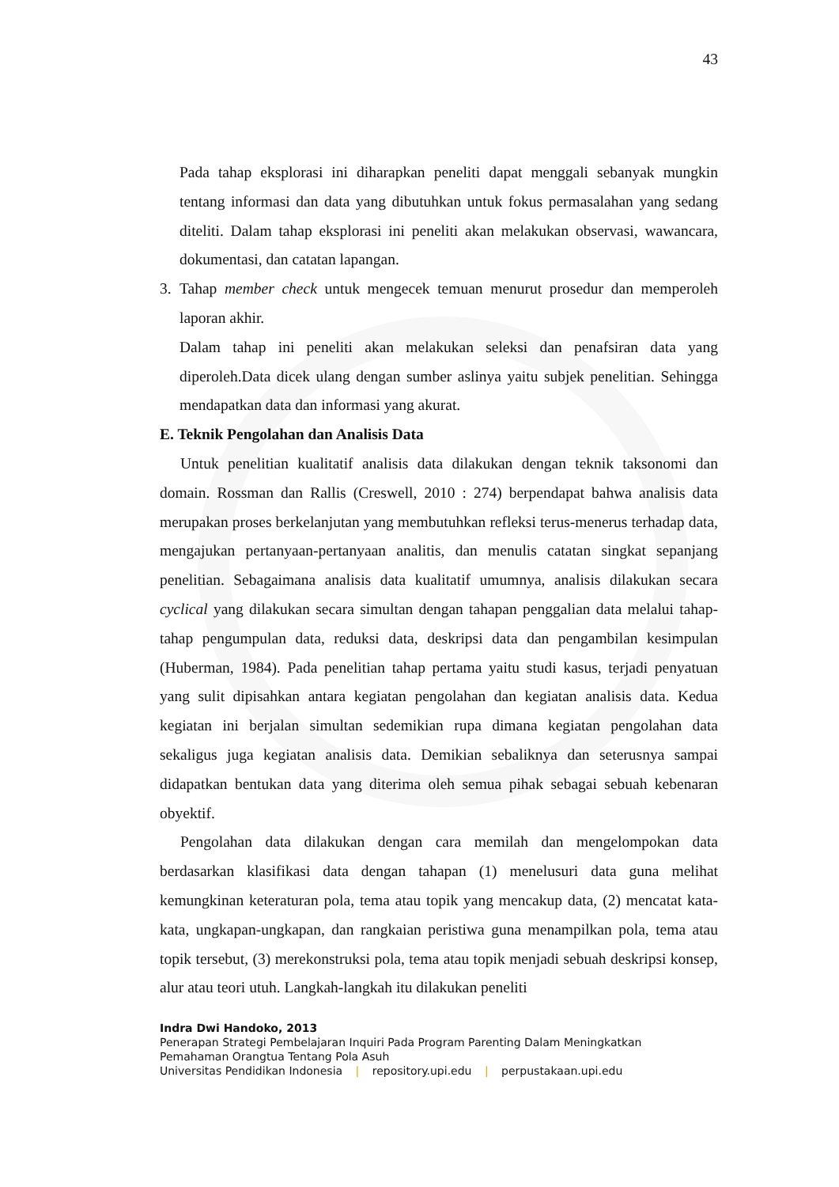43
Pada tahap eksplorasi ini diharapkan peneliti dapat menggali sebanyak mungkin tentang informasi dan data yang dibutuhkan untuk fokus permasalahan yang sedang diteliti. Dalam tahap eksplorasi ini peneliti akan melakukan observasi, wawancara, dokumentasi, dan catatan lapangan.
3. Tahap member check untuk mengecek temuan menurut prosedur dan memperoleh laporan akhir.
Dalam tahap ini peneliti akan melakukan seleksi dan penafsiran data yang diperoleh.Data dicek ulang dengan sumber aslinya yaitu subjek penelitian. Sehingga mendapatkan data dan informasi yang akurat.
E. Teknik Pengolahan dan Analisis Data
Untuk penelitian kualitatif analisis data dilakukan dengan teknik taksonomi dan domain. Rossman dan Rallis (Creswell, 2010 : 274) berpendapat bahwa analisis data merupakan proses berkelanjutan yang membutuhkan refleksi terus-menerus terhadap data, mengajukan pertanyaan-pertanyaan analitis, dan menulis catatan singkat sepanjang penelitian. Sebagaimana analisis data kualitatif umumnya, analisis dilakukan secara cyclical yang dilakukan secara simultan dengan tahapan penggalian data melalui tahap-tahap pengumpulan data, reduksi data, deskripsi data dan pengambilan kesimpulan (Huberman, 1984). Pada penelitian tahap pertama yaitu studi kasus, terjadi penyatuan yang sulit dipisahkan antara kegiatan pengolahan dan kegiatan analisis data. Kedua kegiatan ini berjalan simultan sedemikian rupa dimana kegiatan pengolahan data sekaligus juga kegiatan analisis data. Demikian sebaliknya dan seterusnya sampai didapatkan bentukan data yang diterima oleh semua pihak sebagai sebuah kebenaran obyektif.
Pengolahan data dilakukan dengan cara memilah dan mengelompokan data berdasarkan klasifikasi data dengan tahapan (1) menelusuri data guna melihat kemungkinan keteraturan pola, tema atau topik yang mencakup data, (2) mencatat kata-kata, ungkapan-ungkapan, dan rangkaian peristiwa guna menampilkan pola, tema atau topik tersebut, (3) merekonstruksi pola, tema atau topik menjadi sebuah deskripsi konsep, alur atau teori utuh. Langkah-langkah itu dilakukan peneliti
Indra Dwi Handoko, 2013
Penerapan Strategi Pembelajaran Inquiri Pada Program Parenting Dalam Meningkatkan
Pemahaman Orangtua Tentang Pola Asuh
Universitas Pendidikan Indonesia | repository.upi.edu | perpustakaan.upi.edu